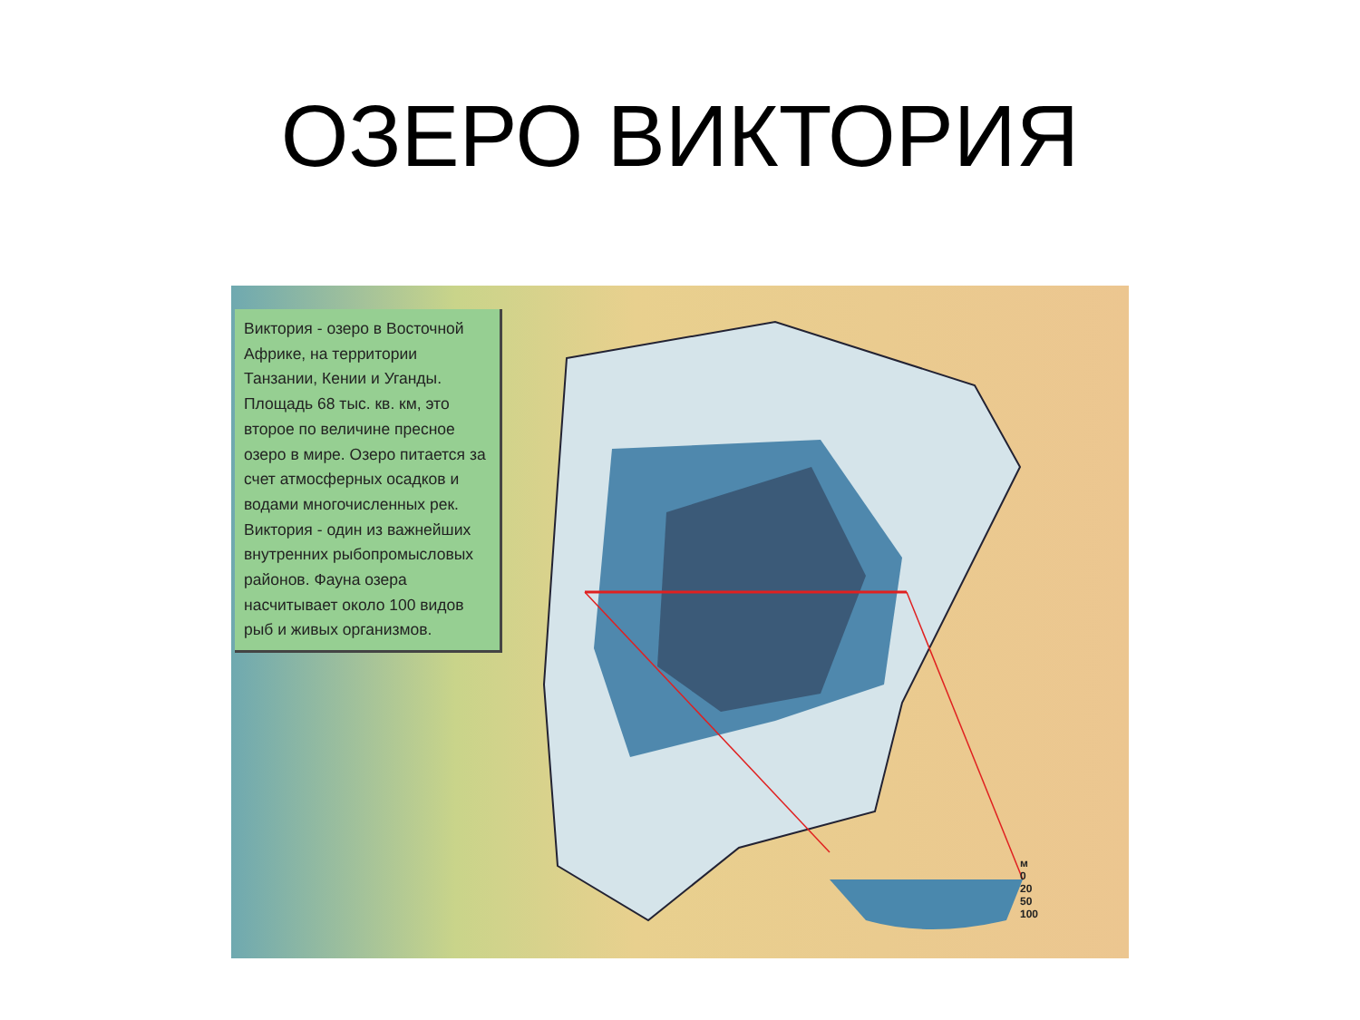ОЗЕРО ВИКТОРИЯ
Виктория - озеро в Восточной Африке, на территории Танзании, Кении и Уганды. Площадь 68 тыс. кв. км, это второе по величине пресное озеро в мире. Озеро питается за счет атмосферных осадков и водами многочисленных рек. Виктория - один из важнейших внутренних рыбопромысловых районов. Фауна озера насчитывает около 100 видов рыб и живых организмов.
м
0
20
50
100